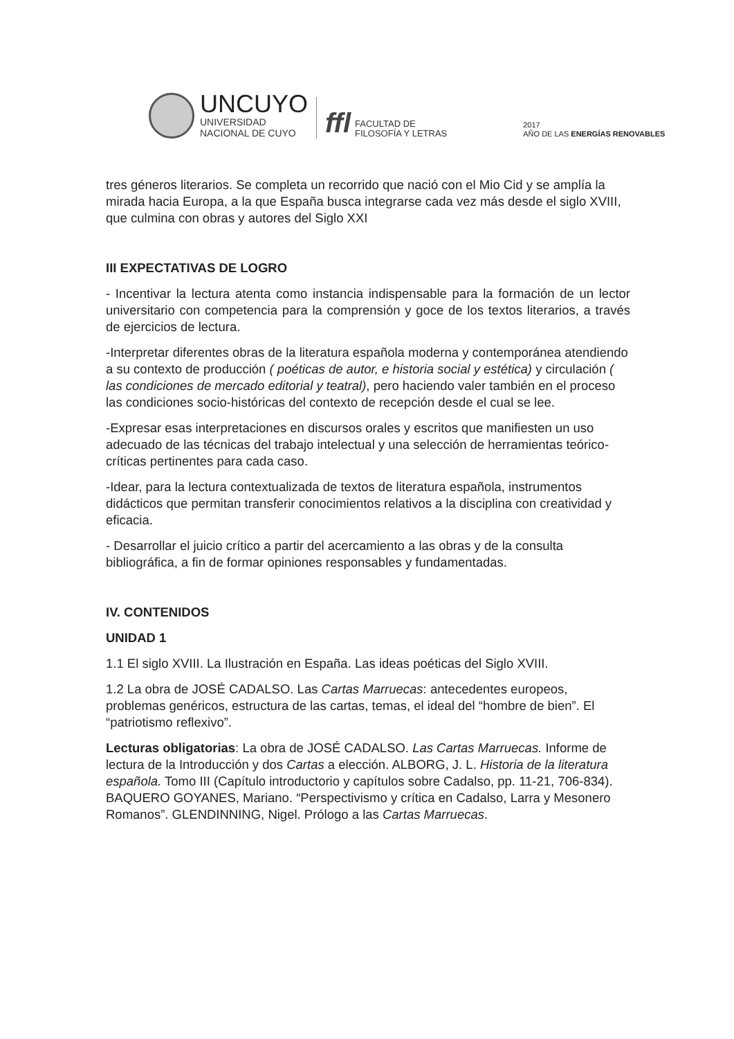UNCUYO
UNIVERSIDAD
NACIONAL DE CUYO
ffl
FACULTAD DE
FILOSOFÍA Y LETRAS
2017
AÑO DE LAS ENERGÍAS RENOVABLES
tres géneros literarios. Se completa un recorrido que nació con el Mio Cid y se amplía la mirada hacia Europa, a la que España busca integrarse cada vez más desde el siglo XVIII, que culmina con obras y autores del Siglo XXI
III EXPECTATIVAS DE LOGRO
- Incentivar la lectura atenta como instancia indispensable para la formación de un lector universitario con competencia para la comprensión y goce de los textos literarios, a través de ejercicios de lectura.
-Interpretar diferentes obras de la literatura española moderna y contemporánea atendiendo a su contexto de producción ( poéticas de autor, e historia social y estética) y circulación ( las condiciones de mercado editorial y teatral), pero haciendo valer también en el proceso las condiciones socio-históricas del contexto de recepción desde el cual se lee.
-Expresar esas interpretaciones en discursos orales y escritos que manifiesten un uso adecuado de las técnicas del trabajo intelectual y una selección de herramientas teórico-críticas pertinentes para cada caso.
-Idear, para la lectura contextualizada de textos de literatura española, instrumentos didácticos que permitan transferir conocimientos relativos a la disciplina con creatividad y eficacia.
- Desarrollar el juicio crítico a partir del acercamiento a las obras y de la consulta bibliográfica, a fin de formar opiniones responsables y fundamentadas.
IV. CONTENIDOS
UNIDAD 1
1.1 El siglo XVIII. La Ilustración en España. Las ideas poéticas del Siglo XVIII.
1.2 La obra de JOSÉ CADALSO. Las Cartas Marruecas: antecedentes europeos, problemas genéricos, estructura de las cartas, temas, el ideal del “hombre de bien”. El “patriotismo reflexivo”.
Lecturas obligatorias: La obra de JOSÉ CADALSO. Las Cartas Marruecas. Informe de lectura de la Introducción y dos Cartas a elección. ALBORG, J. L. Historia de la literatura española. Tomo III (Capítulo introductorio y capítulos sobre Cadalso, pp. 11-21, 706-834). BAQUERO GOYANES, Mariano. “Perspectivismo y crítica en Cadalso, Larra y Mesonero Romanos”. GLENDINNING, Nigel. Prólogo a las Cartas Marruecas.